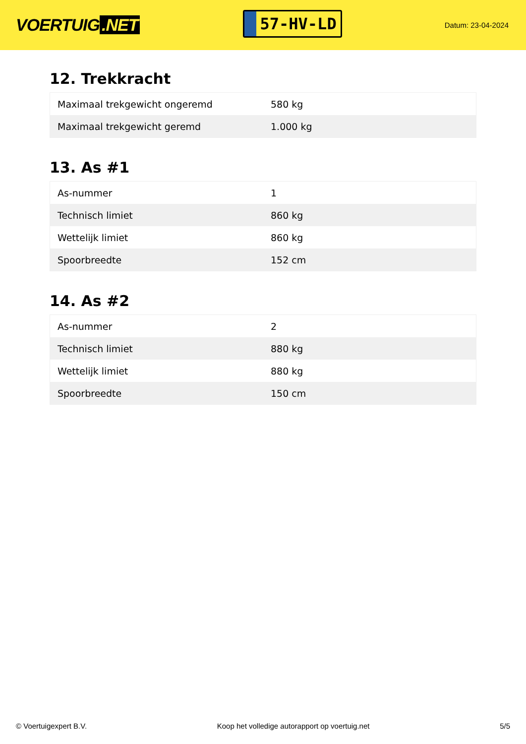VOERTUIG.NET
57-HV-LD
Datum: 23-04-2024
12. Trekkracht
| Maximaal trekgewicht ongeremd | 580 kg |
| Maximaal trekgewicht geremd | 1.000 kg |
13. As #1
| As-nummer | 1 |
| Technisch limiet | 860 kg |
| Wettelijk limiet | 860 kg |
| Spoorbreedte | 152 cm |
14. As #2
| As-nummer | 2 |
| Technisch limiet | 880 kg |
| Wettelijk limiet | 880 kg |
| Spoorbreedte | 150 cm |
© Voertuigexpert B.V. Koop het volledige autorapport op voertuig.net 5/5